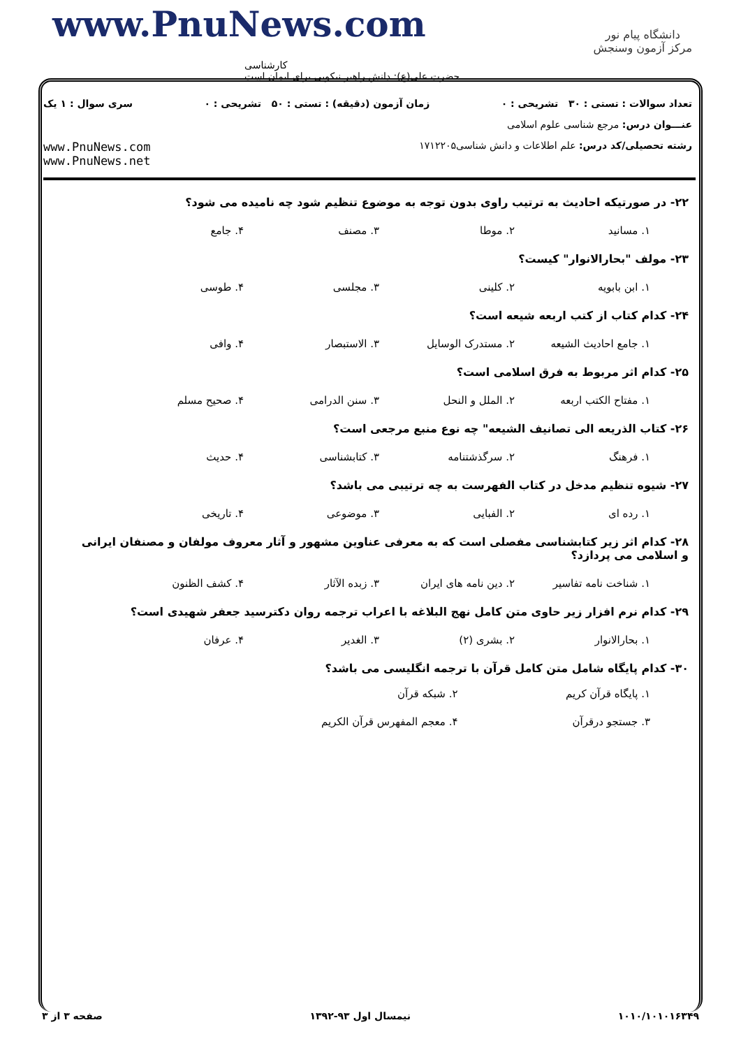www.PnuNews.com
کارشناسی
حضرت علی(ع): دانش راهبر نیکویی برای ایمان است
دانشگاه پیام نور
مرکز آزمون وسنجش
تعداد سوالات : تستی : ۳۰ تشریحی : ۰ زمان آزمون (دقیقه) : تستی : ۵۰ تشریحی : ۰ سری سوال : ۱ یک
عنـــوان درس: مرجع شناسی علوم اسلامی
رشته تحصیلی/کد درس: علم اطلاعات و دانش شناسی۱۷۱۲۲۰۵ www.PnuNews.com
www.PnuNews.net
۲۲- در صورتیکه احادیث به ترتیب راوی بدون توجه به موضوع تنظیم شود چه نامیده می شود؟
۱. مسانید ۲. موطا ۳. مصنف ۴. جامع
۲۳- مولف "بحارالانوار" کیست؟
۱. ابن بابویه ۲. کلینی ۳. مجلسی ۴. طوسی
۲۴- کدام کتاب از کتب اربعه شیعه است؟
۱. جامع احادیث الشیعه ۲. مستدرک الوسایل ۳. الاستبصار ۴. وافی
۲۵- کدام اثر مربوط به فرق اسلامی است؟
۱. مفتاح الکتب اربعه ۲. الملل و النحل ۳. سنن الدرامی ۴. صحیح مسلم
۲۶- کتاب الذریعه الی تصانیف الشیعه" چه نوع منبع مرجعی است؟
۱. فرهنگ ۲. سرگذشتنامه ۳. کتابشناسی ۴. حدیث
۲۷- شیوه تنظیم مدخل در کتاب الفهرست به چه ترتیبی می باشد؟
۱. رده ای ۲. الفبایی ۳. موضوعی ۴. تاریخی
۲۸- کدام اثر زیر کتابشناسی مفصلی است که به معرفی عناوین مشهور و آثار معروف مولفان و مصنفان ایرانی و اسلامی می پردازد؟
۱. شناخت نامه تفاسیر ۲. دین نامه های ایران ۳. زبده الآثار ۴. کشف الظنون
۲۹- کدام نرم افزار زیر حاوی متن کامل نهج البلاغه با اعراب ترجمه روان دکترسید جعفر شهیدی است؟
۱. بحارالانوار ۲. بشری (۲) ۳. الغدیر ۴. عرفان
۳۰- کدام پایگاه شامل متن کامل قرآن با ترجمه انگلیسی می باشد؟
۱. پایگاه قرآن کریم ۲. شبکه قرآن ۳. جستجو درقرآن ۴. معجم المفهرس قرآن الکریم
صفحه ۳ از ۳ نیمسال اول ۹۳-۱۳۹۲ ۱۰۱۰/۱۰۱۰۱۶۳۴۹